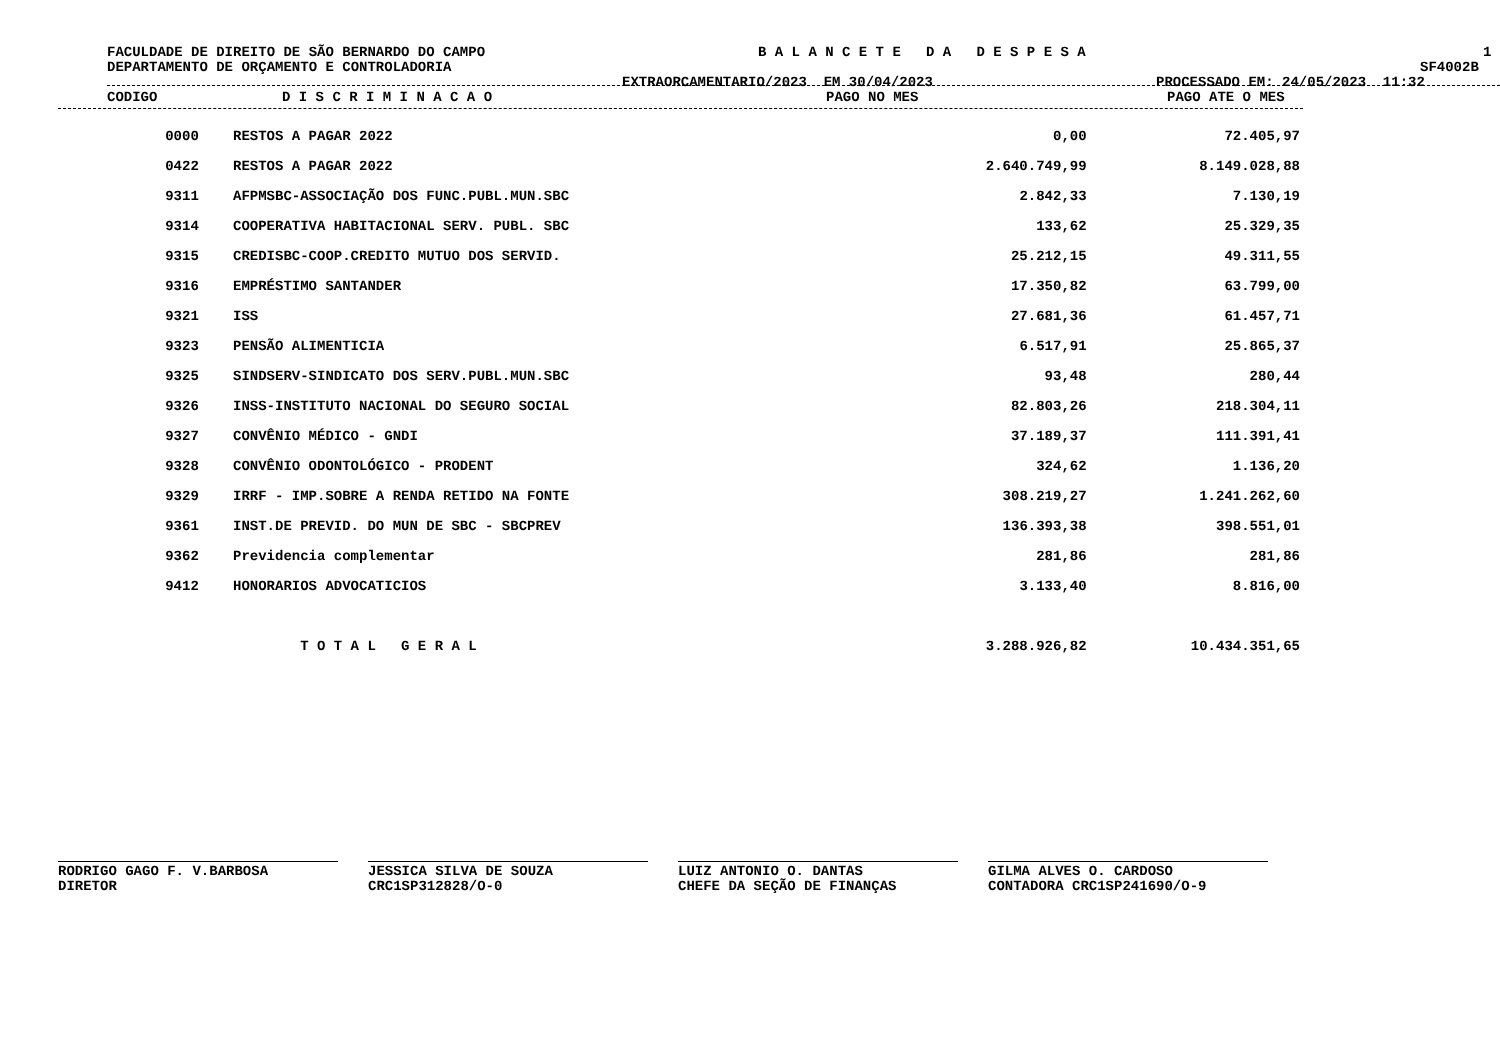FACULDADE DE DIREITO DE SÃO BERNARDO DO CAMPO
DEPARTAMENTO DE ORÇAMENTO E CONTROLADORIA
B A L A N C E T E D A D E S P E S A
1
SF4002B
EXTRAORCAMENTARIO/2023 EM 30/04/2023
PROCESSADO EM: 24/05/2023 11:32
CODIGO D I S C R I M I N A C A O PAGO NO MES PAGO ATE O MES
| 0000 | RESTOS A PAGAR 2022 | 0,00 | 72.405,97 |
| 0422 | RESTOS A PAGAR 2022 | 2.640.749,99 | 8.149.028,88 |
| 9311 | AFPMSBC-ASSOCIAÇÃO DOS FUNC.PUBL.MUN.SBC | 2.842,33 | 7.130,19 |
| 9314 | COOPERATIVA HABITACIONAL SERV. PUBL. SBC | 133,62 | 25.329,35 |
| 9315 | CREDISBC-COOP.CREDITO MUTUO DOS SERVID. | 25.212,15 | 49.311,55 |
| 9316 | EMPRÉSTIMO SANTANDER | 17.350,82 | 63.799,00 |
| 9321 | ISS | 27.681,36 | 61.457,71 |
| 9323 | PENSÃO ALIMENTICIA | 6.517,91 | 25.865,37 |
| 9325 | SINDSERV-SINDICATO DOS SERV.PUBL.MUN.SBC | 93,48 | 280,44 |
| 9326 | INSS-INSTITUTO NACIONAL DO SEGURO SOCIAL | 82.803,26 | 218.304,11 |
| 9327 | CONVÊNIO MÉDICO - GNDI | 37.189,37 | 111.391,41 |
| 9328 | CONVÊNIO ODONTOLÓGICO - PRODENT | 324,62 | 1.136,20 |
| 9329 | IRRF - IMP.SOBRE A RENDA RETIDO NA FONTE | 308.219,27 | 1.241.262,60 |
| 9361 | INST.DE PREVID. DO MUN DE SBC - SBCPREV | 136.393,38 | 398.551,01 |
| 9362 | Previdencia complementar | 281,86 | 281,86 |
| 9412 | HONORARIOS ADVOCATICIOS | 3.133,40 | 8.816,00 |
| | T O T A L G E R A L | 3.288.926,82 | 10.434.351,65 |
RODRIGO GAGO F. V.BARBOSA
DIRETOR
JESSICA SILVA DE SOUZA
CRC1SP312828/O-0
LUIZ ANTONIO O. DANTAS
CHEFE DA SEÇÃO DE FINANÇAS
GILMA ALVES O. CARDOSO
CONTADORA CRC1SP241690/O-9